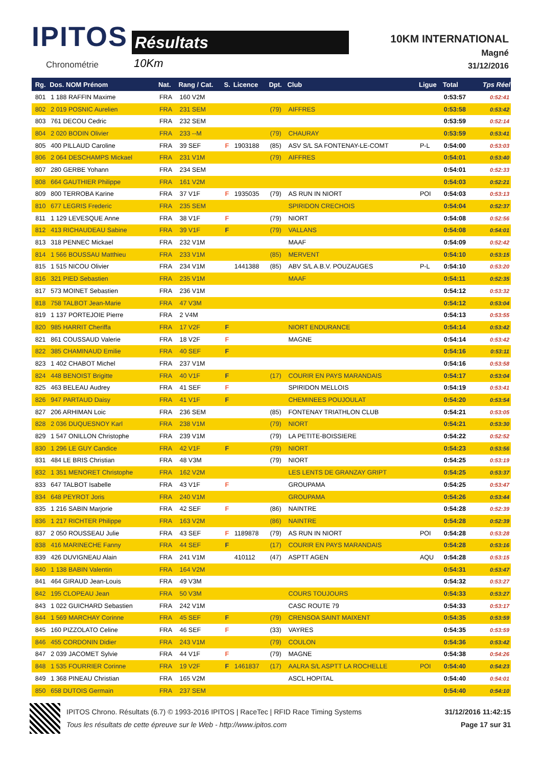IPITOS
Chronométrie
Résultats
10Km
10KM INTERNATIONAL
Magné
31/12/2016
| Rg. | Dos. NOM Prénom | Nat. | Rang / Cat. | S. | Licence | Dpt. | Club | Ligue | Total | Tps Réel |
| --- | --- | --- | --- | --- | --- | --- | --- | --- | --- | --- |
| 801 | 1 188 RAFFIN Maxime | FRA | 160 V2M | | | | | | 0:53:57 | 0:52:41 |
| 802 | 2 019 POSNIC Aurelien | FRA | 231 SEM | | | (79) | AIFFRES | | 0:53:58 | 0:53:42 |
| 803 | 761 DECOU Cedric | FRA | 232 SEM | | | | | | 0:53:59 | 0:52:14 |
| 804 | 2 020 BODIN Olivier | FRA | 233 --M | | | (79) | CHAURAY | | 0:53:59 | 0:53:41 |
| 805 | 400 PILLAUD Caroline | FRA | 39 SEF | F | 1903188 | (85) | ASV S/L SA FONTENAY-LE-COMT | P-L | 0:54:00 | 0:53:03 |
| 806 | 2 064 DESCHAMPS Mickael | FRA | 231 V1M | | | (79) | AIFFRES | | 0:54:01 | 0:53:40 |
| 807 | 280 GERBE Yohann | FRA | 234 SEM | | | | | | 0:54:01 | 0:52:33 |
| 808 | 664 GAUTHIER Philippe | FRA | 161 V2M | | | | | | 0:54:03 | 0:52:21 |
| 809 | 800 TERROBA Karine | FRA | 37 V1F | F | 1935035 | (79) | AS RUN IN NIORT | POI | 0:54:03 | 0:53:13 |
| 810 | 677 LEGRIS Frederic | FRA | 235 SEM | | | | SPIRIDON CRECHOIS | | 0:54:04 | 0:52:37 |
| 811 | 1 129 LEVESQUE Anne | FRA | 38 V1F | F | | (79) | NIORT | | 0:54:08 | 0:52:56 |
| 812 | 413 RICHAUDEAU Sabine | FRA | 39 V1F | F | | (79) | VALLANS | | 0:54:08 | 0:54:01 |
| 813 | 318 PENNEC Mickael | FRA | 232 V1M | | | | MAAF | | 0:54:09 | 0:52:42 |
| 814 | 1 566 BOUSSAU Matthieu | FRA | 233 V1M | | | (85) | MERVENT | | 0:54:10 | 0:53:15 |
| 815 | 1 515 NICOU Olivier | FRA | 234 V1M | | 1441388 | (85) | ABV S/L A.B.V. POUZAUGES | P-L | 0:54:10 | 0:53:20 |
| 816 | 321 PIED Sebastien | FRA | 235 V1M | | | | MAAF | | 0:54:11 | 0:52:35 |
| 817 | 573 MOINET Sebastien | FRA | 236 V1M | | | | | | 0:54:12 | 0:53:32 |
| 818 | 758 TALBOT Jean-Marie | FRA | 47 V3M | | | | | | 0:54:12 | 0:53:04 |
| 819 | 1 137 PORTEJOIE Pierre | FRA | 2 V4M | | | | | | 0:54:13 | 0:53:55 |
| 820 | 985 HARRIT Cheriffa | FRA | 17 V2F | F | | | NIORT ENDURANCE | | 0:54:14 | 0:53:42 |
| 821 | 861 COUSSAUD Valerie | FRA | 18 V2F | F | | | MAGNE | | 0:54:14 | 0:53:42 |
| 822 | 385 CHAMINAUD Emilie | FRA | 40 SEF | F | | | | | 0:54:16 | 0:53:11 |
| 823 | 1 402 CHABOT Michel | FRA | 237 V1M | | | | | | 0:54:16 | 0:53:58 |
| 824 | 448 BENOIST Brigitte | FRA | 40 V1F | F | | (17) | COURIR EN PAYS MARANDAIS | | 0:54:17 | 0:53:04 |
| 825 | 463 BELEAU Audrey | FRA | 41 SEF | F | | | SPIRIDON MELLOIS | | 0:54:19 | 0:53:41 |
| 826 | 947 PARTAUD Daisy | FRA | 41 V1F | F | | | CHEMINEES POUJOULAT | | 0:54:20 | 0:53:54 |
| 827 | 206 ARHIMAN Loic | FRA | 236 SEM | | | (85) | FONTENAY TRIATHLON CLUB | | 0:54:21 | 0:53:05 |
| 828 | 2 036 DUQUESNOY Karl | FRA | 238 V1M | | | (79) | NIORT | | 0:54:21 | 0:53:30 |
| 829 | 1 547 ONILLON Christophe | FRA | 239 V1M | | | (79) | LA PETITE-BOISSIERE | | 0:54:22 | 0:52:52 |
| 830 | 1 296 LE GUY Candice | FRA | 42 V1F | F | | (79) | NIORT | | 0:54:23 | 0:53:56 |
| 831 | 484 LE BRIS Christian | FRA | 48 V3M | | | (79) | NIORT | | 0:54:25 | 0:53:19 |
| 832 | 1 351 MENORET Christophe | FRA | 162 V2M | | | | LES LENTS DE GRANZAY GRIPT | | 0:54:25 | 0:53:37 |
| 833 | 647 TALBOT Isabelle | FRA | 43 V1F | F | | | GROUPAMA | | 0:54:25 | 0:53:47 |
| 834 | 648 PEYROT Joris | FRA | 240 V1M | | | | GROUPAMA | | 0:54:26 | 0:53:44 |
| 835 | 1 216 SABIN Marjorie | FRA | 42 SEF | F | | (86) | NAINTRE | | 0:54:28 | 0:52:39 |
| 836 | 1 217 RICHTER Philippe | FRA | 163 V2M | | | (86) | NAINTRE | | 0:54:28 | 0:52:39 |
| 837 | 2 050 ROUSSEAU Julie | FRA | 43 SEF | F | 1189878 | (79) | AS RUN IN NIORT | POI | 0:54:28 | 0:53:28 |
| 838 | 416 MARINECHE Fanny | FRA | 44 SEF | F | | (17) | COURIR EN PAYS MARANDAIS | | 0:54:28 | 0:53:16 |
| 839 | 426 DUVIGNEAU Alain | FRA | 241 V1M | | 410112 | (47) | ASPTT AGEN | AQU | 0:54:28 | 0:53:15 |
| 840 | 1 138 BABIN Valentin | FRA | 164 V2M | | | | | | 0:54:31 | 0:53:47 |
| 841 | 464 GIRAUD Jean-Louis | FRA | 49 V3M | | | | | | 0:54:32 | 0:53:27 |
| 842 | 195 CLOPEAU Jean | FRA | 50 V3M | | | | COURS TOUJOURS | | 0:54:33 | 0:53:27 |
| 843 | 1 022 GUICHARD Sebastien | FRA | 242 V1M | | | | CASC ROUTE 79 | | 0:54:33 | 0:53:17 |
| 844 | 1 569 MARCHAY Corinne | FRA | 45 SEF | F | | (79) | CRENSOA SAINT MAIXENT | | 0:54:35 | 0:53:59 |
| 845 | 160 PIZZOLATO Celine | FRA | 46 SEF | F | | (33) | VAYRES | | 0:54:35 | 0:53:59 |
| 846 | 455 CORDONIN Didier | FRA | 243 V1M | | | (79) | COULON | | 0:54:36 | 0:53:42 |
| 847 | 2 039 JACOMET Sylvie | FRA | 44 V1F | F | | (79) | MAGNE | | 0:54:38 | 0:54:26 |
| 848 | 1 535 FOURRIER Corinne | FRA | 19 V2F | F | 1461837 | (17) | AALRA S/L ASPTT LA ROCHELLE | POI | 0:54:40 | 0:54:23 |
| 849 | 1 368 PINEAU Christian | FRA | 165 V2M | | | | ASCL HOPITAL | | 0:54:40 | 0:54:01 |
| 850 | 658 DUTOIS Germain | FRA | 237 SEM | | | | | | 0:54:40 | 0:54:10 |
IPITOS Chrono. Résultats (6.7) © 1993-2016 IPITOS | RaceTec | RFID Race Timing Systems 31/12/2016 11:42:15
Tous les résultats de cette épreuve sur le Web - http://www.ipitos.com Page 17 sur 31